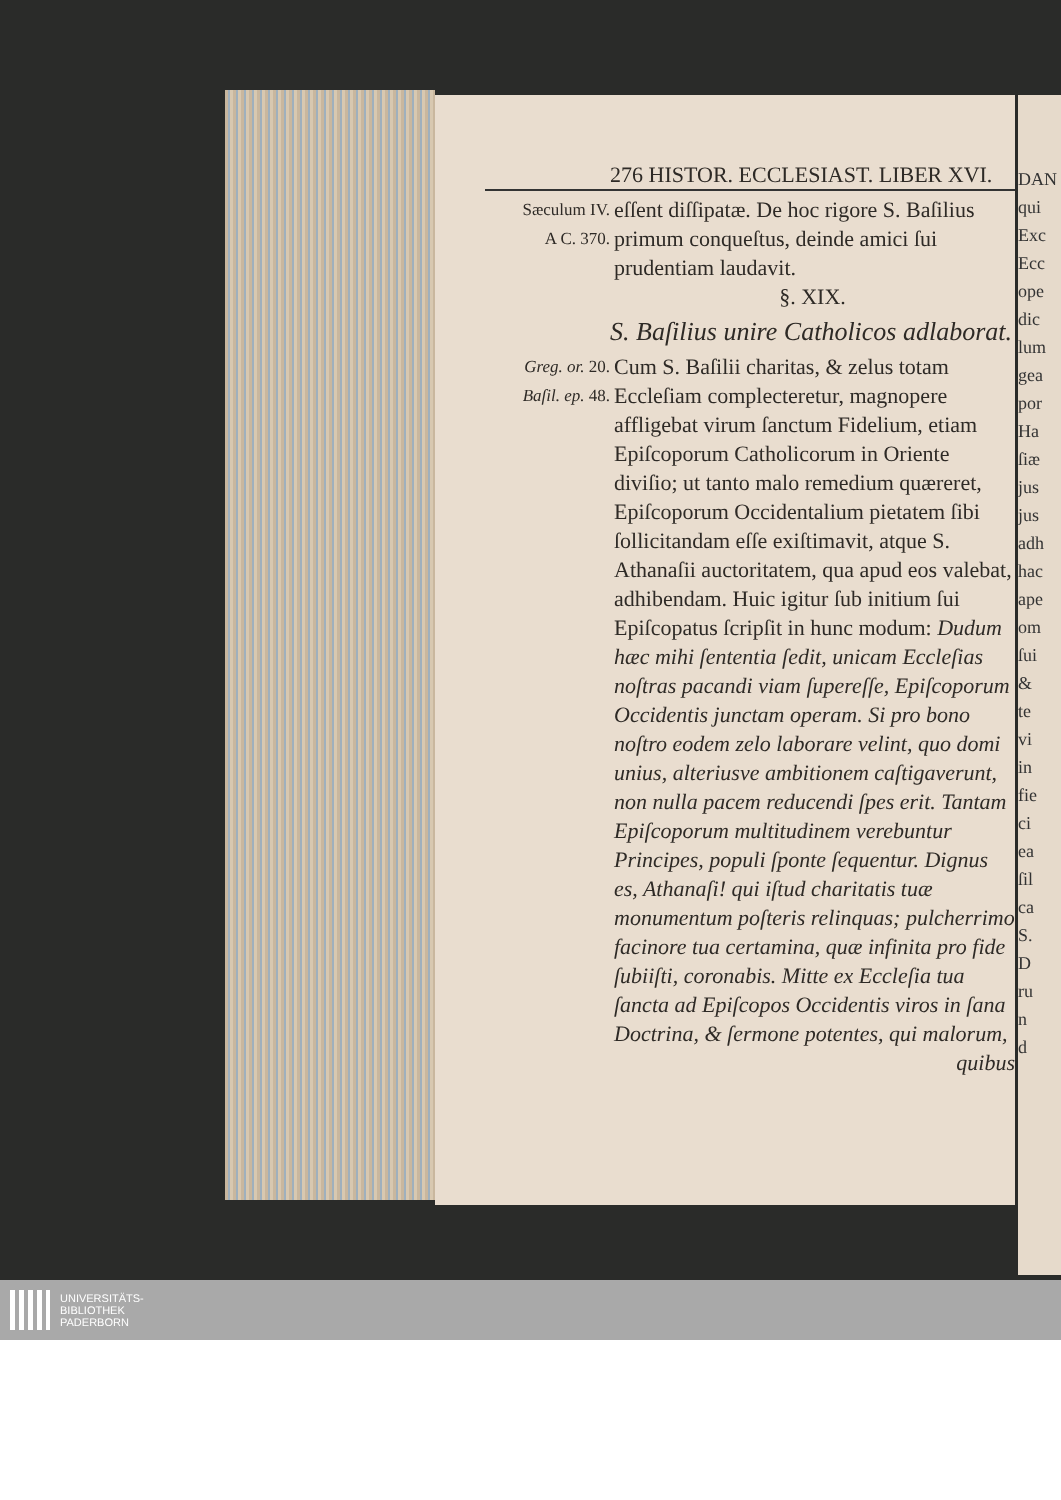DAN
qui
Exc
Ecc
ope
dic
lum
gea
por
Ha
ſiæ
jus
jus
adh
hac
ape
om
ſui
&
te
vi
in
fie
ci
ea
ſil
ca
S.
D
ru
n
d
276 HISTOR. ECCLESIAST. LIBER XVI.
Sæculum IV.
A C. 370.
eſſent diſſipatæ. De hoc rigore S. Baſilius primum conqueſtus, deinde amici ſui prudentiam laudavit.
§. XIX.
S. Baſilius unire Catholicos adlaborat.
Greg. or. 20.
Baſil. ep. 48.
Cum S. Baſilii charitas, & zelus totam Eccleſiam complecteretur, magnopere affligebat virum ſanctum Fidelium, etiam Epiſcoporum Catholicorum in Oriente diviſio; ut tanto malo remedium quæreret, Epiſcoporum Occidentalium pietatem ſibi ſollicitandam eſſe exiſtimavit, atque S. Athanaſii auctoritatem, qua apud eos valebat, adhibendam. Huic igitur ſub initium ſui Epiſcopatus ſcripſit in hunc modum: Dudum hæc mihi ſententia ſedit, unicam Eccleſias noſtras pacandi viam ſupereſſe, Epiſcoporum Occidentis junctam operam. Si pro bono noſtro eodem zelo laborare velint, quo domi unius, alteriusve ambitionem caſtigaverunt, non nulla pacem reducendi ſpes erit. Tantam Epiſcoporum multitudinem verebuntur Principes, populi ſponte ſequentur. Dignus es, Athanaſi! qui iſtud charitatis tuæ monumentum poſteris relinquas; pulcherrimo facinore tua certamina, quæ infinita pro fide ſubiiſti, coronabis. Mitte ex Eccleſia tua ſancta ad Epiſcopos Occidentis viros in ſana Doctrina, & ſermone potentes, qui malorum,
quibus
UNIVERSITÄTS-
BIBLIOTHEK
PADERBORN